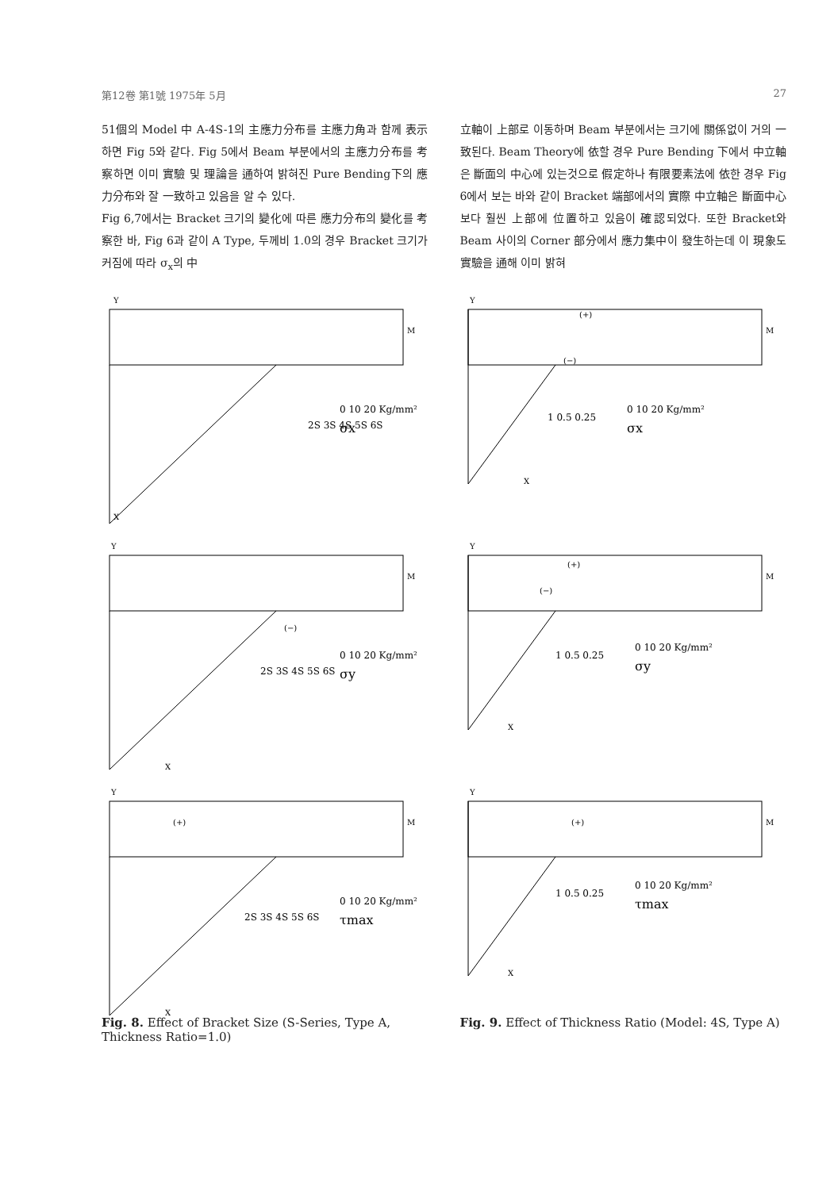第12卷 第1號 1975年 5月 27
51個의 Model 中 A-4S-1의 主應力分布를 主應力角과 함께 表示하면 Fig 5와 같다. Fig 5에서 Beam 부분에서의 主應力分布를 考察하면 이미 實驗 및 理論을 通하여 밝혀진 Pure Bending下의 應力分布와 잘 一致하고 있음을 알 수 있다.
Fig 6,7에서는 Bracket 크기의 變化에 따른 應力分布의 變化를 考察한 바, Fig 6과 같이 A Type, 두께비 1.0의 경우 Bracket 크기가 커짐에 따라 σ<sub>x</sub>의 中
立軸이 上部로 이동하며 Beam 부분에서는 크기에 關係없이 거의 一致된다. Beam Theory에 依할 경우 Pure Bending 下에서 中立軸은 斷面의 中心에 있는것으로 假定하나 有限要素法에 依한 경우 Fig 6에서 보는 바와 같이 Bracket 端部에서의 實際 中立軸은 斷面中心보다 훨씬 上部에 位置하고 있음이 確認되었다. 또한 Bracket와 Beam 사이의 Corner 部分에서 應力集中이 發生하는데 이 現象도 實驗을 通해 이미 밝혀
2S 3S 4S 5S 6S
0 10 20 Kg/mm²
σx
M
X
Y
1 0.5 0.25
0 10 20 Kg/mm²
σx
(+)
(−)
M
X
Y
(−)
2S 3S 4S 5S 6S
0 10 20 Kg/mm²
σy
M
X
Y
(+)
(−)
1 0.5 0.25
0 10 20 Kg/mm²
σy
M
X
Y
(+)
2S 3S 4S 5S 6S
0 10 20 Kg/mm²
τmax
M
X
Y
(+)
1 0.5 0.25
0 10 20 Kg/mm²
τmax
M
X
Y
Fig. 8. Effect of Bracket Size (S-Series, Type A, Thickness Ratio=1.0)
Fig. 9. Effect of Thickness Ratio (Model: 4S, Type A)